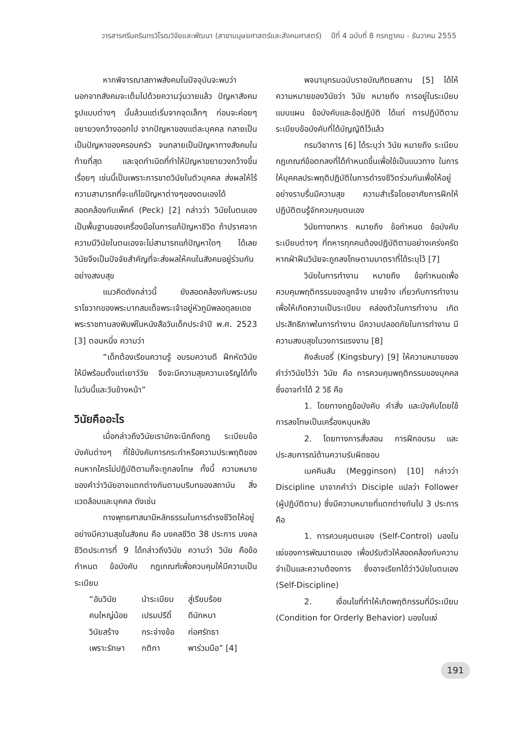วารสารศรีนครินทรวิโรฒวิจัยและพัฒนา (สาขามนุษยศาสตร์และสังคมศาสตร์) ปีที่ 4 ฉบับที่ 8 กรกฎาคม - ธันวาคม 2555
หากพิจารณาสภาพสังคมในปัจจุบันจะพบว่า นอกจากสังคมจะเต็มไปด้วยความวุ่นวายแล้ว ปัญหาสังคมรูปแบบต่างๆ นั้นล้วนแต่เริ่มจากจุดเล็กๆ ก่อนจะค่อยๆ ขยายวงกว้างออกไป จากปัญหาของแต่ละบุคคล กลายเป็นเป็นปัญหาของครอบครัว จนกลายเป็นปัญหาทางสังคมในท้ายที่สุด และจุดกำเนิดที่ทำให้ปัญหาขยายวงกว้างขึ้นเรื่อยๆ เช่นนี้เป็นเพราะการขาดวินัยในตัวบุคคล ส่งผลให้ไร้ความสามารถที่จะแก้ไขปัญหาต่างๆของตนเองได้ สอดคล้องกับเพ็คค์ (Peck) [2] กล่าวว่า วินัยในตนเองเป็นพื้นฐานของเครื่องมือในการแก้ปัญหาชีวิต ถ้าปราศจากความมีวินัยในตนเองจะไม่สามารถแก้ปัญหาใดๆ ได้เลย วินัยจึงเป็นปัจจัยสำคัญที่จะส่งผลให้คนในสังคมอยู่ร่วมกันอย่างสงบสุข
แนวคิดดังกล่าวนี้ ยังสอดคล้องกับพระบรมราโชวาทของพระบาทสมเด็จพระเจ้าอยู่หัวภูมิพลอดุลยเดช พระราชทานลงพิมพ์ในหนังสือวันเด็กประจำปี พ.ศ. 2523 [3] ตอนหนึ่ง ความว่า
“เด็กต้องเรียนความรู้ อบรมความดี ฝึกหัดวินัยให้มีพร้อมตั้งแต่เยาว์วัย จึงจะมีความสุขความเจริญได้ทั้งในวันนี้และวันข้างหน้า”
วินัยคืออะไร
เมื่อกล่าวถึงวินัยเรามักจะนึกถึงกฎ ระเบียบข้อบังคับต่างๆ ที่ใช้บังคับการกระทำหรือความประพฤติของคนหากใครไม่ปฏิบัติตามก็จะถูกลงโทษ ทั้งนี้ ความหมายของคำว่าวินัยอาจแตกต่างกันตามบริบทของสถาบัน สิ่งแวดล้อมและบุคคล ดังเช่น
ทางพุทธศาสนามีหลักธรรมในการดำรงชีวิตให้อยู่อย่างมีความสุขในสังคม คือ มงคลชีวิต 38 ประการ มงคลชีวิตประการที่ 9 ได้กล่าวถึงวินัย ความว่า วินัย คือข้อกำหนด ข้อบังคับ กฎเกณฑ์เพื่อควบคุมให้มีความเป็นระเบียบ
| “อันวินัย | นำระเบียบ | สู่เรียบร้อย |
| คนใหญ่น้อย | เปรมปรีดิ์ | ดีนักหนา |
| วินัยสร้าง | กระจ่างข้อ | ก่อศรัทธา |
| เพราะรักษา | กติกา | พาร่วมมือ” [4] |
พจนานุกรมฉบับราชบัณฑิตยสถาน [5] ได้ให้ความหมายของวินัยว่า วินัย หมายถึง การอยู่ในระเบียบแบบแผน ข้อบังคับและข้อปฏิบัติ ได้แก่ การปฏิบัติตามระเบียบข้อบังคับที่ได้บัญญัติไว้แล้ว
กรมวิชาการ [6] ได้ระบุว่า วินัย หมายถึง ระเบียบกฎเกณฑ์ข้อตกลงที่ได้กำหนดขึ้นเพื่อใช้เป็นแนวทาง ในการให้บุคคลประพฤติปฏิบัติในการดำรงชีวิตร่วมกันเพื่อให้อยู่อย่างราบรื่นมีความสุข ความสำเร็จโดยอาศัยการฝึกให้ปฏิบัติตนรู้จักควบคุมตนเอง
วินัยทางทหาร หมายถึง ข้อกำหนด ข้อบังคับ ระเบียบต่างๆ ที่ทหารทุกคนต้องปฏิบัติตามอย่างเคร่งครัด หากฝ่าฝืนวินัยจะถูกลงโทษตามมาตราที่ได้ระบุไว้ [7]
วินัยในการทำงาน หมายถึง ข้อกำหนดเพื่อควบคุมพฤติกรรมของลูกจ้าง นายจ้าง เกี่ยวกับการทำงาน เพื่อให้เกิดความเป็นระเบียบ คล่องตัวในการทำงาน เกิดประสิทธิภาพในการทำงาน มีความปลอดภัยในการทำงาน มีความสงบสุขในวงการแรงงาน [8]
คิงส์เบอรี่ (Kingsbury) [9] ให้ความหมายของคำว่าวินัยไว้ว่า วินัย คือ การควบคุมพฤติกรรมของบุคคล ซึ่งอาจทำได้ 2 วิธี คือ
1. โดยทางกฎข้อบังคับ คำสั่ง และบังคับโดยใช้การลงโทษเป็นเครื่องหนุนหลัง
2. โดยทางการสั่งสอน การฝึกอบรม และประสบการณ์ด้านความรับผิดชอบ
เมคคินสัน (Megginson) [10] กล่าวว่า Discipline มาจากคำว่า Disciple แปลว่า Follower (ผู้ปฏิบัติตาม) ซึ่งมีความหมายที่แตกต่างกันไป 3 ประการ คือ
1. การควบคุมตนเอง (Self-Control) มองในแง่ของการพัฒนาตนเอง เพื่อปรับตัวให้สอดคล้องกับความจำเป็นและความต้องการ ซึ่งอาจเรียกได้ว่าวินัยในตนเอง (Self-Discipline)
2. เงื่อนไขที่ทำให้เกิดพฤติกรรมที่มีระเบียบ (Condition for Orderly Behavior) มองในแง่
191